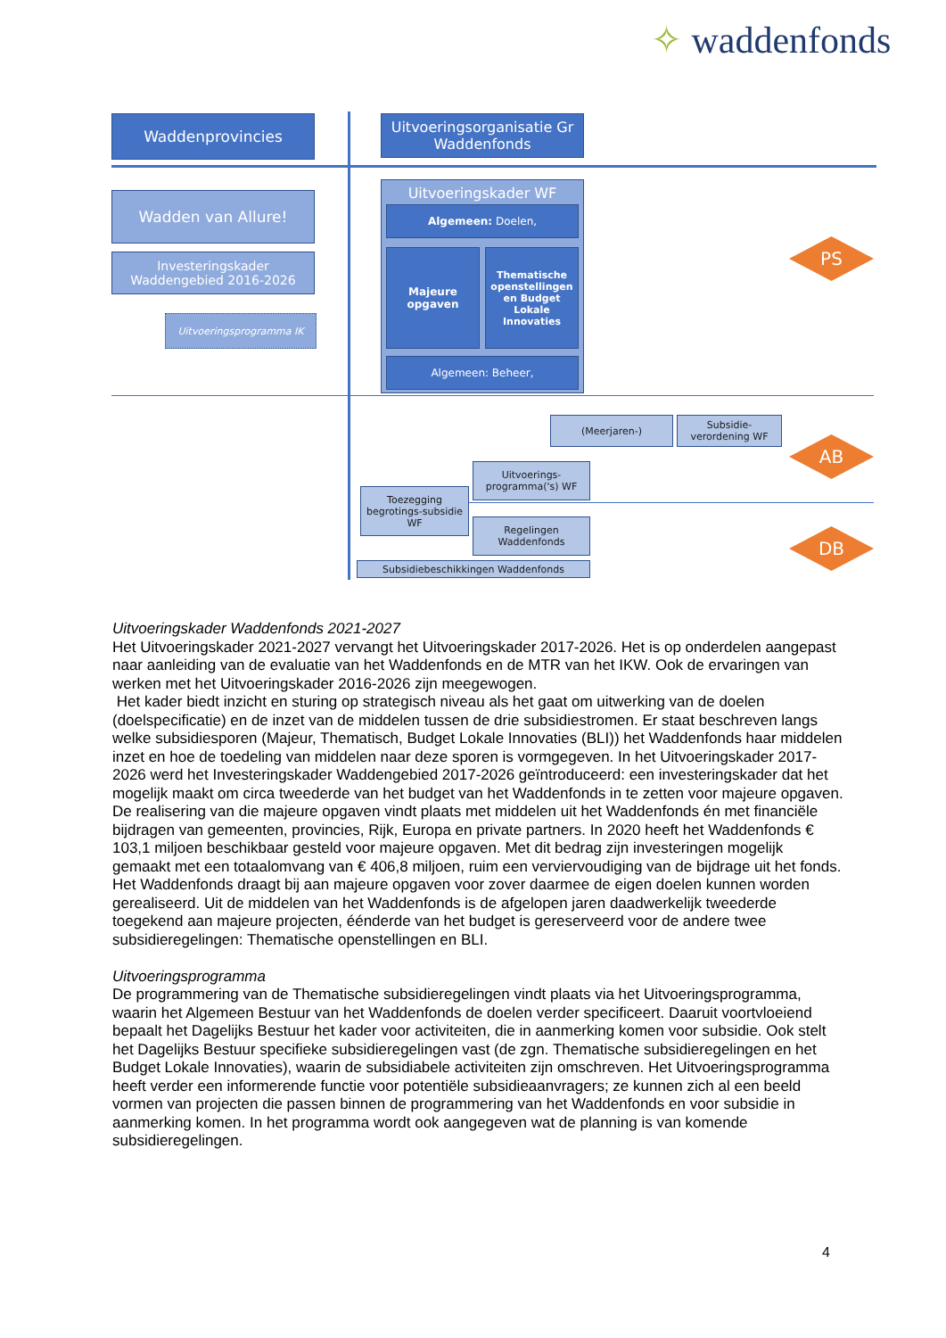✧ waddenfonds
Waddenprovincies
Uitvoeringsorganisatie Gr Waddenfonds
Wadden van Allure!
Investeringskader Waddengebied 2016-2026
Uitvoeringsprogramma IK
Uitvoeringskader WF
Algemeen: Doelen,
Majeure opgaven
Thematische openstellingen en Budget Lokale Innovaties
Algemeen: Beheer,
(Meerjaren-)
Subsidie-verordening WF
Uitvoerings-programma('s) WF
Toezegging begrotings-subsidie WF
Regelingen Waddenfonds
Subsidiebeschikkingen Waddenfonds
PS
AB
DB
Uitvoeringskader Waddenfonds 2021-2027
Het Uitvoeringskader 2021-2027 vervangt het Uitvoeringskader 2017-2026. Het is op onderdelen aangepast naar aanleiding van de evaluatie van het Waddenfonds en de MTR van het IKW. Ook de ervaringen van werken met het Uitvoeringskader 2016-2026 zijn meegewogen.
Het kader biedt inzicht en sturing op strategisch niveau als het gaat om uitwerking van de doelen (doelspecificatie) en de inzet van de middelen tussen de drie subsidiestromen. Er staat beschreven langs welke subsidiesporen (Majeur, Thematisch, Budget Lokale Innovaties (BLI)) het Waddenfonds haar middelen inzet en hoe de toedeling van middelen naar deze sporen is vormgegeven. In het Uitvoeringskader 2017-2026 werd het Investeringskader Waddengebied 2017-2026 geïntroduceerd: een investeringskader dat het mogelijk maakt om circa tweederde van het budget van het Waddenfonds in te zetten voor majeure opgaven. De realisering van die majeure opgaven vindt plaats met middelen uit het Waddenfonds én met financiële bijdragen van gemeenten, provincies, Rijk, Europa en private partners. In 2020 heeft het Waddenfonds € 103,1 miljoen beschikbaar gesteld voor majeure opgaven. Met dit bedrag zijn investeringen mogelijk gemaakt met een totaalomvang van € 406,8 miljoen, ruim een verviervoudiging van de bijdrage uit het fonds. Het Waddenfonds draagt bij aan majeure opgaven voor zover daarmee de eigen doelen kunnen worden gerealiseerd. Uit de middelen van het Waddenfonds is de afgelopen jaren daadwerkelijk tweederde toegekend aan majeure projecten, éénderde van het budget is gereserveerd voor de andere twee subsidieregelingen: Thematische openstellingen en BLI.
Uitvoeringsprogramma
De programmering van de Thematische subsidieregelingen vindt plaats via het Uitvoeringsprogramma, waarin het Algemeen Bestuur van het Waddenfonds de doelen verder specificeert. Daaruit voortvloeiend bepaalt het Dagelijks Bestuur het kader voor activiteiten, die in aanmerking komen voor subsidie. Ook stelt het Dagelijks Bestuur specifieke subsidieregelingen vast (de zgn. Thematische subsidieregelingen en het Budget Lokale Innovaties), waarin de subsidiabele activiteiten zijn omschreven. Het Uitvoeringsprogramma heeft verder een informerende functie voor potentiële subsidieaanvragers; ze kunnen zich al een beeld vormen van projecten die passen binnen de programmering van het Waddenfonds en voor subsidie in aanmerking komen. In het programma wordt ook aangegeven wat de planning is van komende subsidieregelingen.
4